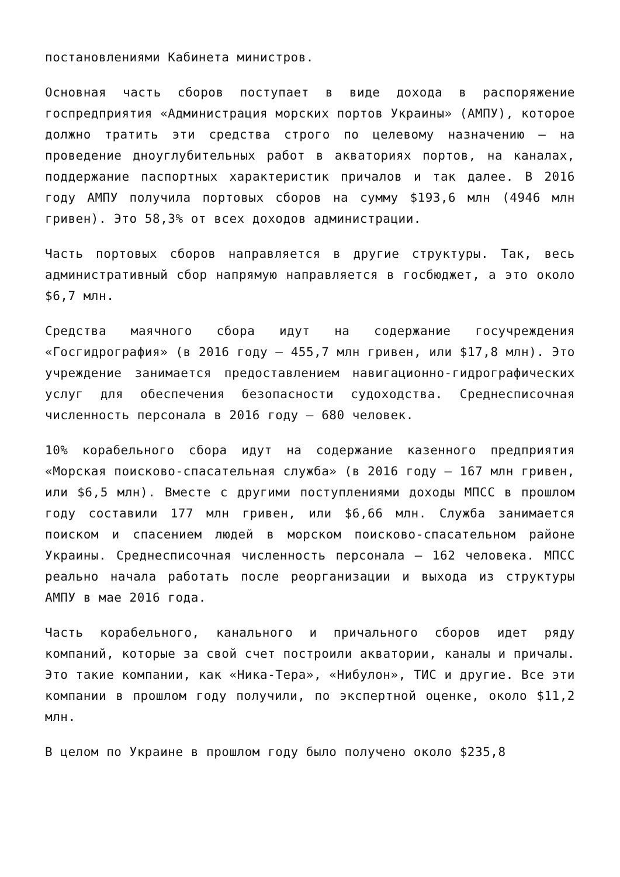постановлениями Кабинета министров.
Основная часть сборов поступает в виде дохода в распоряжение госпредприятия «Администрация морских портов Украины» (АМПУ), которое должно тратить эти средства строго по целевому назначению – на проведение дноуглубительных работ в акваториях портов, на каналах, поддержание паспортных характеристик причалов и так далее. В 2016 году АМПУ получила портовых сборов на сумму $193,6 млн (4946 млн гривен). Это 58,3% от всех доходов администрации.
Часть портовых сборов направляется в другие структуры. Так, весь административный сбор напрямую направляется в госбюджет, а это около $6,7 млн.
Средства маячного сбора идут на содержание госучреждения «Госгидрография» (в 2016 году – 455,7 млн гривен, или $17,8 млн). Это учреждение занимается предоставлением навигационно-гидрографических услуг для обеспечения безопасности судоходства. Среднесписочная численность персонала в 2016 году – 680 человек.
10% корабельного сбора идут на содержание казенного предприятия «Морская поисково-спасательная служба» (в 2016 году – 167 млн гривен, или $6,5 млн). Вместе с другими поступлениями доходы МПСС в прошлом году составили 177 млн гривен, или $6,66 млн. Служба занимается поиском и спасением людей в морском поисково-спасательном районе Украины. Среднесписочная численность персонала – 162 человека. МПСС реально начала работать после реорганизации и выхода из структуры АМПУ в мае 2016 года.
Часть корабельного, канального и причального сборов идет ряду компаний, которые за свой счет построили акватории, каналы и причалы. Это такие компании, как «Ника-Тера», «Нибулон», ТИС и другие. Все эти компании в прошлом году получили, по экспертной оценке, около $11,2 млн.
В целом по Украине в прошлом году было получено около $235,8